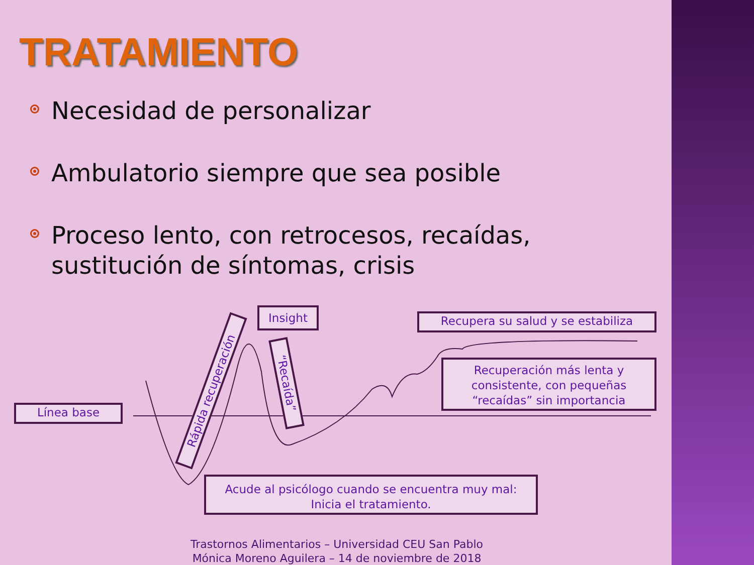TRATAMIENTO
Necesidad de personalizar
Ambulatorio siempre que sea posible
Proceso lento, con retrocesos, recaídas, sustitución de síntomas, crisis
Línea base
Insight Recupera su salud y se estabiliza
Recuperación más lenta y consistente, con pequeñas “recaídas” sin importancia
Acude al psicólogo cuando se encuentra muy mal:
Inicia el tratamiento.
Rápida recuperación
“Recaída”
Trastornos Alimentarios – Universidad CEU San Pablo
Mónica Moreno Aguilera – 14 de noviembre de 2018